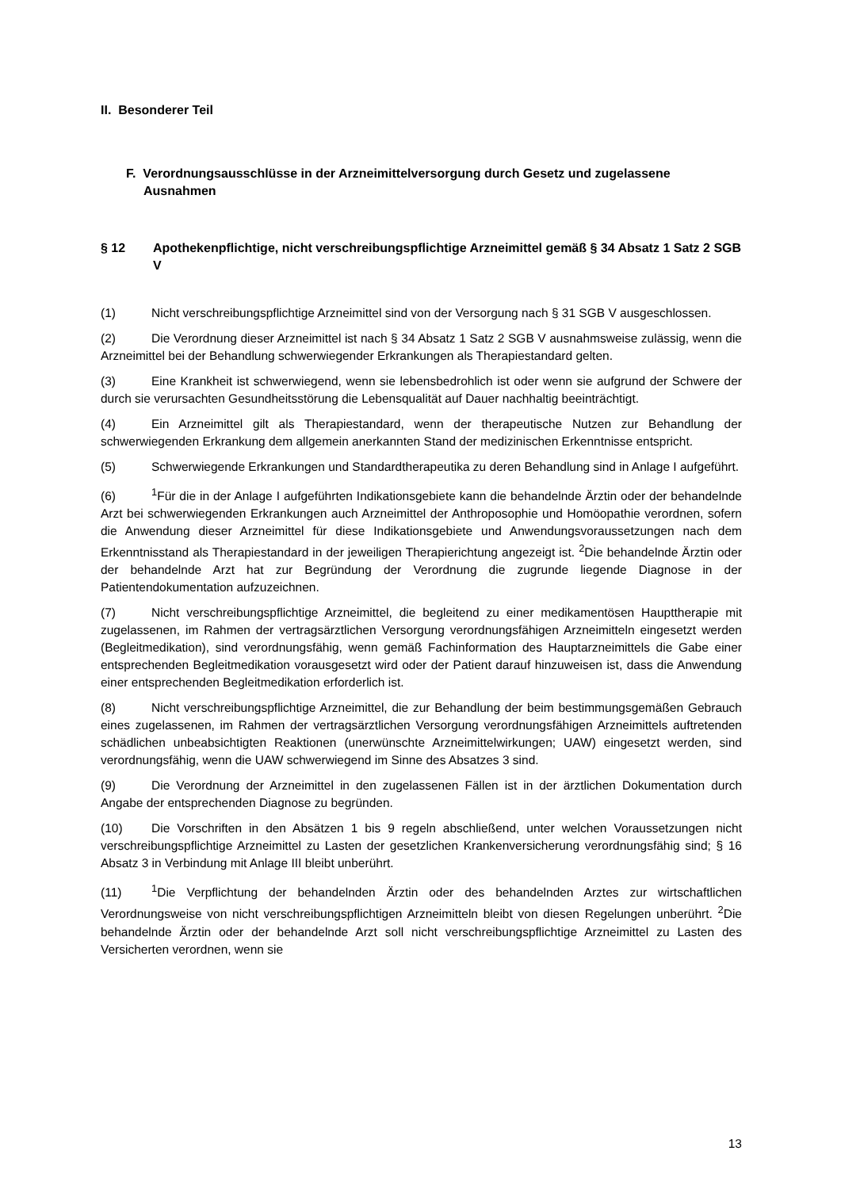II. Besonderer Teil
F. Verordnungsausschlüsse in der Arzneimittelversorgung durch Gesetz und zugelassene Ausnahmen
§ 12 Apothekenpflichtige, nicht verschreibungspflichtige Arzneimittel gemäß § 34 Absatz 1 Satz 2 SGB V
(1) Nicht verschreibungspflichtige Arzneimittel sind von der Versorgung nach § 31 SGB V ausgeschlossen.
(2) Die Verordnung dieser Arzneimittel ist nach § 34 Absatz 1 Satz 2 SGB V ausnahmsweise zulässig, wenn die Arzneimittel bei der Behandlung schwerwiegender Erkrankungen als Therapiestandard gelten.
(3) Eine Krankheit ist schwerwiegend, wenn sie lebensbedrohlich ist oder wenn sie aufgrund der Schwere der durch sie verursachten Gesundheitsstörung die Lebensqualität auf Dauer nachhaltig beeinträchtigt.
(4) Ein Arzneimittel gilt als Therapiestandard, wenn der therapeutische Nutzen zur Behandlung der schwerwiegenden Erkrankung dem allgemein anerkannten Stand der medizinischen Erkenntnisse entspricht.
(5) Schwerwiegende Erkrankungen und Standardtherapeutika zu deren Behandlung sind in Anlage I aufgeführt.
(6)<sup>1</sup>Für die in der Anlage I aufgeführten Indikationsgebiete kann die behandelnde Ärztin oder der behandelnde Arzt bei schwerwiegenden Erkrankungen auch Arzneimittel der Anthroposophie und Homöopathie verordnen, sofern die Anwendung dieser Arzneimittel für diese Indikationsgebiete und Anwendungsvoraussetzungen nach dem Erkenntnisstand als Therapiestandard in der jeweiligen Therapierichtung angezeigt ist. <sup>2</sup>Die behandelnde Ärztin oder der behandelnde Arzt hat zur Begründung der Verordnung die zugrunde liegende Diagnose in der Patientendokumentation aufzuzeichnen.
(7) Nicht verschreibungspflichtige Arzneimittel, die begleitend zu einer medikamentösen Haupttherapie mit zugelassenen, im Rahmen der vertragsärztlichen Versorgung verordnungsfähigen Arzneimitteln eingesetzt werden (Begleitmedikation), sind verordnungsfähig, wenn gemäß Fachinformation des Hauptarzneimittels die Gabe einer entsprechenden Begleitmedikation vorausgesetzt wird oder der Patient darauf hinzuweisen ist, dass die Anwendung einer entsprechenden Begleitmedikation erforderlich ist.
(8) Nicht verschreibungspflichtige Arzneimittel, die zur Behandlung der beim bestimmungsgemäßen Gebrauch eines zugelassenen, im Rahmen der vertragsärztlichen Versorgung verordnungsfähigen Arzneimittels auftretenden schädlichen unbeabsichtigten Reaktionen (unerwünschte Arzneimittelwirkungen; UAW) eingesetzt werden, sind verordnungsfähig, wenn die UAW schwerwiegend im Sinne des Absatzes 3 sind.
(9) Die Verordnung der Arzneimittel in den zugelassenen Fällen ist in der ärztlichen Dokumentation durch Angabe der entsprechenden Diagnose zu begründen.
(10) Die Vorschriften in den Absätzen 1 bis 9 regeln abschließend, unter welchen Voraussetzungen nicht verschreibungspflichtige Arzneimittel zu Lasten der gesetzlichen Krankenversicherung verordnungsfähig sind; § 16 Absatz 3 in Verbindung mit Anlage III bleibt unberührt.
(11)<sup>1</sup>Die Verpflichtung der behandelnden Ärztin oder des behandelnden Arztes zur wirtschaftlichen Verordnungsweise von nicht verschreibungspflichtigen Arzneimitteln bleibt von diesen Regelungen unberührt. <sup>2</sup>Die behandelnde Ärztin oder der behandelnde Arzt soll nicht verschreibungspflichtige Arzneimittel zu Lasten des Versicherten verordnen, wenn sie
13